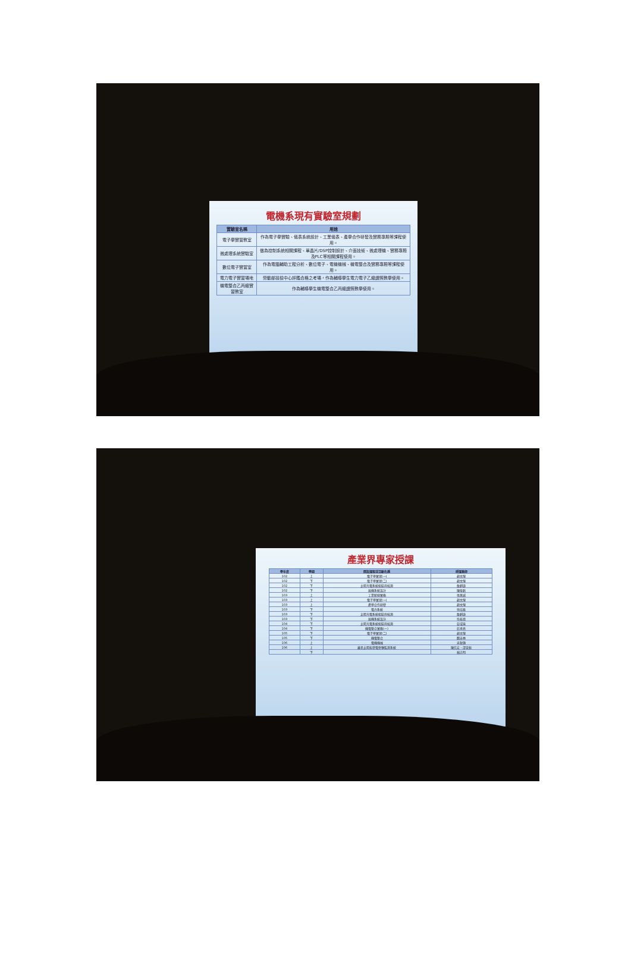電機系現有實驗室規劃
| 實驗室名稱 | 用途 |
| --- | --- |
| 電子學實習教室 | 作為電子學實驗、儀表系統設計、工業儀表、產學合作研發及實務專題等課程使用。 |
| 微處理系統實驗室 | 做為控制系統相關課程、單晶片/DSP控制設計、介面技術、微處理機、實務專題及PLC等相關課程使用。 |
| 數位電子實習室 | 作為電腦輔助工程分析、數位電子、電機機械、機電整合及實務專題等課程使用。 |
| 電力電子實習場地 | 勞動部技檢中心評鑑合格之考場，作為輔導學生電力電子乙級證照教學使用。 |
| 機電整合乙丙級實習教室 | 作為輔導學生機電整合乙丙級證照教學使用。 |
產業界專家授課
| 學年度 | 學期 | 開設課程或活動名稱 | 授課教師 |
| --- | --- | --- | --- |
| 102 | 上 | 電子學實習(一) | 趙文煌 |
| 102 | 下 | 電子學實習(二) | 趙文煌 |
| 102 | 下 | 太陽光電系統組裝與檢測 | 詹麒璋 |
| 102 | 下 | 風機系統設計 | 陳俊銘 |
| 103 | 上 | 工業配線實務 | 張萬城 |
| 103 | 上 | 電子學實習(一) | 趙文煌 |
| 103 | 上 | 產學合作研發 | 趙文煌 |
| 103 | 下 | 電力系統 | 徐培森 |
| 103 | 下 | 太陽光電系統組裝與檢測 | 詹麒璋 |
| 103 | 下 | 風機系統設計 | 吳能德 |
| 104 | 下 | 太陽光電系統組裝與檢測 | 彭成瑜 |
| 104 | 下 | 機電整合實務(一) | 莊承堯 |
| 105 | 下 | 電子學實習(二) | 趙文煌 |
| 105 | 下 | 機電整合 | 魏吉林 |
| 106 | 上 | 電機機械 | 宋秋顯 |
| 106 | 上 | 離島太陽能發電併聯監測系統 | 陳信宏、邵晉魁 |
| | 下 | | 賴志明 |